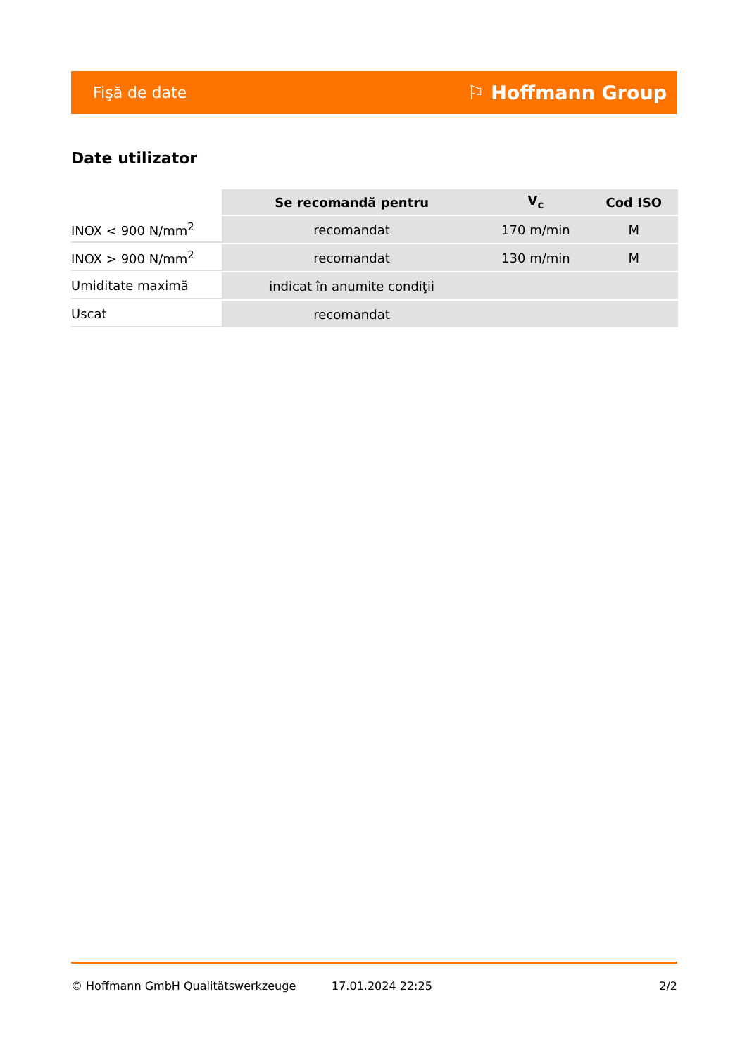Fişă de date ⚐ Hoffmann Group
Date utilizator
| | Se recomandă pentru | V<sub>c</sub> | Cod ISO |
| --- | --- | --- | --- |
| INOX < 900 N/mm<sup>2</sup> | recomandat | 170 m/min | M |
| INOX > 900 N/mm<sup>2</sup> | recomandat | 130 m/min | M |
| Umiditate maximă | indicat în anumite condiţii | | |
| Uscat | recomandat | | |
© Hoffmann GmbH Qualitätswerkzeuge 17.01.2024 22:25 2/2